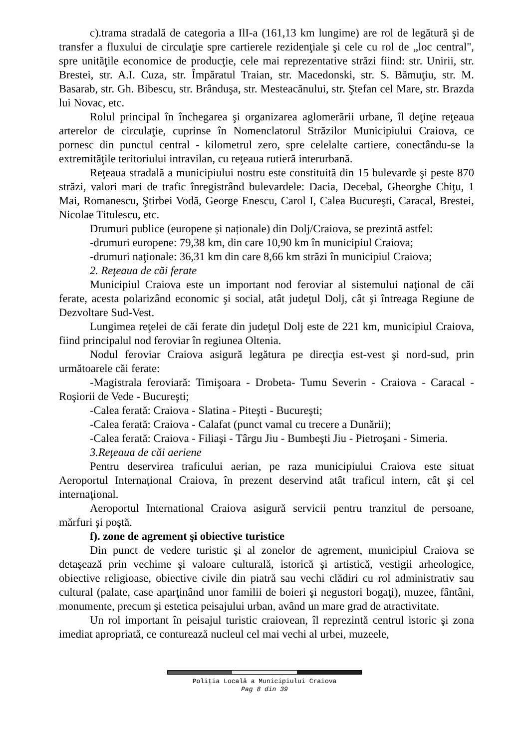c).trama stradală de categoria a IlI-a (161,13 km lungime) are rol de legătură şi de transfer a fluxului de circulaţie spre cartierele rezidenţiale şi cele cu rol de „loc central", spre unităţile economice de producţie, cele mai reprezentative străzi fiind: str. Unirii, str. Brestei, str. A.I. Cuza, str. Împăratul Traian, str. Macedonski, str. S. Bămuţiu, str. M. Basarab, str. Gh. Bibescu, str. Brânduşa, str. Mesteacănului, str. Ştefan cel Mare, str. Brazda lui Novac, etc.
Rolul principal în închegarea şi organizarea aglomerării urbane, îl deţine reţeaua arterelor de circulaţie, cuprinse în Nomenclatorul Străzilor Municipiului Craiova, ce pornesc din punctul central - kilometrul zero, spre celelalte cartiere, conectându-se la extremităţile teritoriului intravilan, cu reţeaua rutieră interurbană.
Reţeaua stradală a municipiului nostru este constituită din 15 bulevarde şi peste 870 străzi, valori mari de trafic înregistrând bulevardele: Dacia, Decebal, Gheorghe Chiţu, 1 Mai, Romanescu, Ştirbei Vodă, George Enescu, Carol I, Calea Bucureşti, Caracal, Brestei, Nicolae Titulescu, etc.
Drumuri publice (europene și naționale) din Dolj/Craiova, se prezintă astfel:
-drumuri europene: 79,38 km, din care 10,90 km în municipiul Craiova;
-drumuri naţionale: 36,31 km din care 8,66 km străzi în municipiul Craiova;
2. Reţeaua de căi ferate
Municipiul Craiova este un important nod feroviar al sistemului naţional de căi ferate, acesta polarizând economic şi social, atât judeţul Dolj, cât şi întreaga Regiune de Dezvoltare Sud-Vest.
Lungimea reţelei de căi ferate din judeţul Dolj este de 221 km, municipiul Craiova, fiind principalul nod feroviar în regiunea Oltenia.
Nodul feroviar Craiova asigură legătura pe direcţia est-vest şi nord-sud, prin următoarele căi ferate:
-Magistrala feroviară: Timişoara - Drobeta- Tumu Severin - Craiova - Caracal - Roşiorii de Vede - Bucureşti;
-Calea ferată: Craiova - Slatina - Piteşti - Bucureşti;
-Calea ferată: Craiova - Calafat (punct vamal cu trecere a Dunării);
-Calea ferată: Craiova - Filiaşi - Târgu Jiu - Bumbeşti Jiu - Pietroşani - Simeria.
3.Reţeaua de căi aeriene
Pentru deservirea traficului aerian, pe raza municipiului Craiova este situat Aeroportul Internațional Craiova, în prezent deservind atât traficul intern, cât şi cel internaţional.
Aeroportul International Craiova asigură servicii pentru tranzitul de persoane, mărfuri şi poştă.
f). zone de agrement şi obiective turistice
Din punct de vedere turistic şi al zonelor de agrement, municipiul Craiova se detaşează prin vechime şi valoare culturală, istorică şi artistică, vestigii arheologice, obiective religioase, obiective civile din piatră sau vechi clădiri cu rol administrativ sau cultural (palate, case aparţinând unor familii de boieri şi negustori bogaţi), muzee, fântâni, monumente, precum şi estetica peisajului urban, având un mare grad de atractivitate.
Un rol important în peisajul turistic craiovean, îl reprezintă centrul istoric şi zona imediat apropriată, ce conturează nucleul cel mai vechi al urbei, muzeele,
Poliţia Locală a Municipiului Craiova
Pag 8 din 39